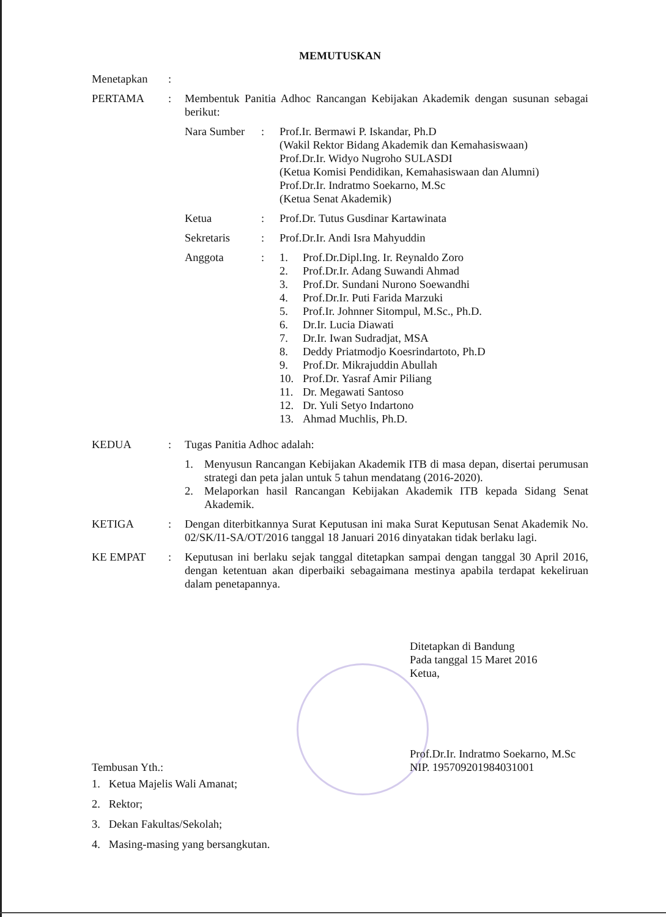MEMUTUSKAN
Menetapkan :
PERTAMA : Membentuk Panitia Adhoc Rancangan Kebijakan Akademik dengan susunan sebagai berikut:
Nara Sumber : Prof.Ir. Bermawi P. Iskandar, Ph.D
(Wakil Rektor Bidang Akademik dan Kemahasiswaan)
Prof.Dr.Ir. Widyo Nugroho SULASDI
(Ketua Komisi Pendidikan, Kemahasiswaan dan Alumni)
Prof.Dr.Ir. Indratmo Soekarno, M.Sc
(Ketua Senat Akademik)
Ketua : Prof.Dr. Tutus Gusdinar Kartawinata
Sekretaris : Prof.Dr.Ir. Andi Isra Mahyuddin
Anggota : 1. Prof.Dr.Dipl.Ing. Ir. Reynaldo Zoro
2. Prof.Dr.Ir. Adang Suwandi Ahmad
3. Prof.Dr. Sundani Nurono Soewandhi
4. Prof.Dr.Ir. Puti Farida Marzuki
5. Prof.Ir. Johnner Sitompul, M.Sc., Ph.D.
6. Dr.Ir. Lucia Diawati
7. Dr.Ir. Iwan Sudradjat, MSA
8. Deddy Priatmodjo Koesrindartoto, Ph.D
9. Prof.Dr. Mikrajuddin Abullah
10. Prof.Dr. Yasraf Amir Piliang
11. Dr. Megawati Santoso
12. Dr. Yuli Setyo Indartono
13. Ahmad Muchlis, Ph.D.
KEDUA : Tugas Panitia Adhoc adalah:
1. Menyusun Rancangan Kebijakan Akademik ITB di masa depan, disertai perumusan strategi dan peta jalan untuk 5 tahun mendatang (2016-2020).
2. Melaporkan hasil Rancangan Kebijakan Akademik ITB kepada Sidang Senat Akademik.
KETIGA : Dengan diterbitkannya Surat Keputusan ini maka Surat Keputusan Senat Akademik No. 02/SK/I1-SA/OT/2016 tanggal 18 Januari 2016 dinyatakan tidak berlaku lagi.
KE EMPAT : Keputusan ini berlaku sejak tanggal ditetapkan sampai dengan tanggal 30 April 2016, dengan ketentuan akan diperbaiki sebagaimana mestinya apabila terdapat kekeliruan dalam penetapannya.
Ditetapkan di Bandung
Pada tanggal 15 Maret 2016
Ketua,
Prof.Dr.Ir. Indratmo Soekarno, M.Sc
NIP. 195709201984031001
Tembusan Yth.:
1. Ketua Majelis Wali Amanat;
2. Rektor;
3. Dekan Fakultas/Sekolah;
4. Masing-masing yang bersangkutan.